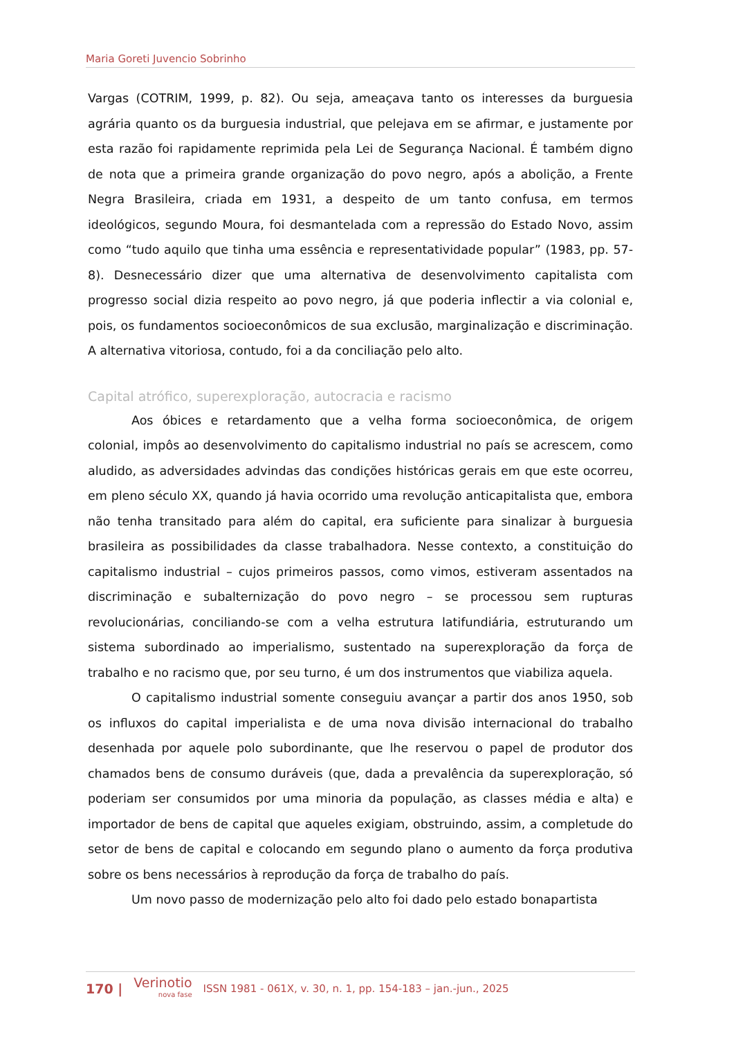Maria Goreti Juvencio Sobrinho
Vargas (COTRIM, 1999, p. 82). Ou seja, ameaçava tanto os interesses da burguesia agrária quanto os da burguesia industrial, que pelejava em se afirmar, e justamente por esta razão foi rapidamente reprimida pela Lei de Segurança Nacional. É também digno de nota que a primeira grande organização do povo negro, após a abolição, a Frente Negra Brasileira, criada em 1931, a despeito de um tanto confusa, em termos ideológicos, segundo Moura, foi desmantelada com a repressão do Estado Novo, assim como “tudo aquilo que tinha uma essência e representatividade popular” (1983, pp. 57-8). Desnecessário dizer que uma alternativa de desenvolvimento capitalista com progresso social dizia respeito ao povo negro, já que poderia inflectir a via colonial e, pois, os fundamentos socioeconômicos de sua exclusão, marginalização e discriminação. A alternativa vitoriosa, contudo, foi a da conciliação pelo alto.
Capital atrófico, superexploração, autocracia e racismo
Aos óbices e retardamento que a velha forma socioeconômica, de origem colonial, impôs ao desenvolvimento do capitalismo industrial no país se acrescem, como aludido, as adversidades advindas das condições históricas gerais em que este ocorreu, em pleno século XX, quando já havia ocorrido uma revolução anticapitalista que, embora não tenha transitado para além do capital, era suficiente para sinalizar à burguesia brasileira as possibilidades da classe trabalhadora. Nesse contexto, a constituição do capitalismo industrial – cujos primeiros passos, como vimos, estiveram assentados na discriminação e subalternização do povo negro – se processou sem rupturas revolucionárias, conciliando-se com a velha estrutura latifundiária, estruturando um sistema subordinado ao imperialismo, sustentado na superexploração da força de trabalho e no racismo que, por seu turno, é um dos instrumentos que viabiliza aquela.
O capitalismo industrial somente conseguiu avançar a partir dos anos 1950, sob os influxos do capital imperialista e de uma nova divisão internacional do trabalho desenhada por aquele polo subordinante, que lhe reservou o papel de produtor dos chamados bens de consumo duráveis (que, dada a prevalência da superexploração, só poderiam ser consumidos por uma minoria da população, as classes média e alta) e importador de bens de capital que aqueles exigiam, obstruindo, assim, a completude do setor de bens de capital e colocando em segundo plano o aumento da força produtiva sobre os bens necessários à reprodução da força de trabalho do país.
Um novo passo de modernização pelo alto foi dado pelo estado bonapartista
170 | Verinotio
nova fase ISSN 1981 - 061X, v. 30, n. 1, pp. 154-183 – jan.-jun., 2025